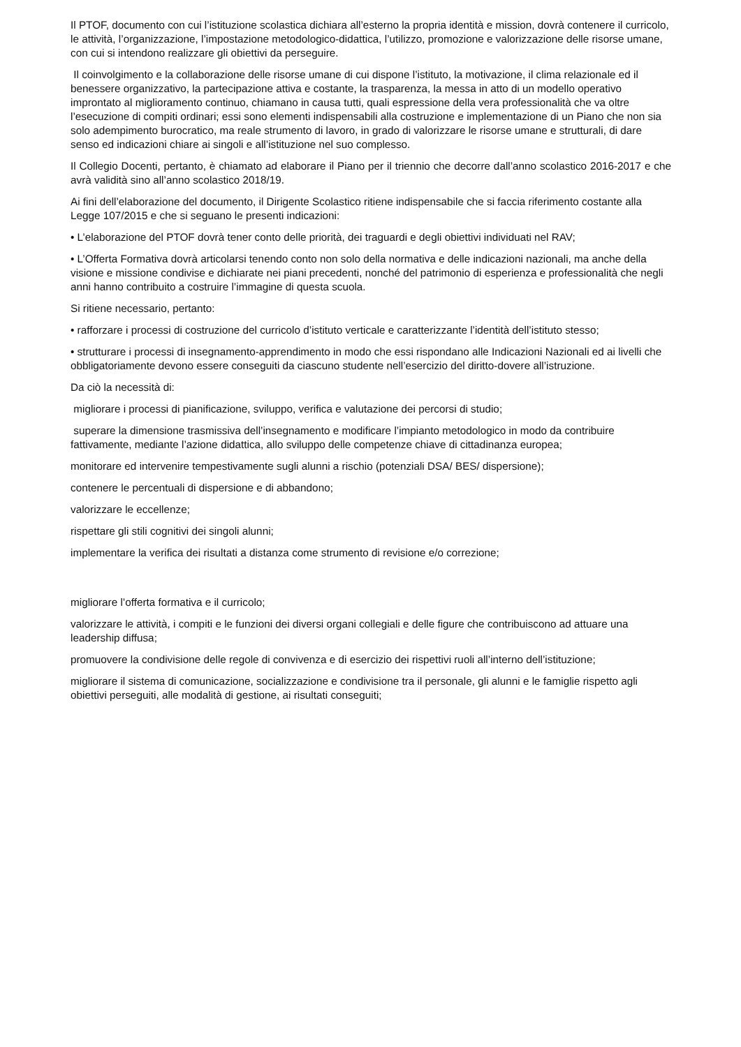Il PTOF, documento con cui l’istituzione scolastica dichiara all’esterno la propria identità e mission, dovrà contenere il curricolo, le attività, l’organizzazione, l’impostazione metodologico-didattica, l’utilizzo, promozione e valorizzazione delle risorse umane, con cui si intendono realizzare gli obiettivi da perseguire.
Il coinvolgimento e la collaborazione delle risorse umane di cui dispone l’istituto, la motivazione, il clima relazionale ed il benessere organizzativo, la partecipazione attiva e costante, la trasparenza, la messa in atto di un modello operativo improntato al miglioramento continuo, chiamano in causa tutti, quali espressione della vera professionalità che va oltre l’esecuzione di compiti ordinari; essi sono elementi indispensabili alla costruzione e implementazione di un Piano che non sia solo adempimento burocratico, ma reale strumento di lavoro, in grado di valorizzare le risorse umane e strutturali, di dare senso ed indicazioni chiare ai singoli e all’istituzione nel suo complesso.
Il Collegio Docenti, pertanto, è chiamato ad elaborare il Piano per il triennio che decorre dall’anno scolastico 2016-2017 e che avrà validità sino all’anno scolastico 2018/19.
Ai fini dell’elaborazione del documento, il Dirigente Scolastico ritiene indispensabile che si faccia riferimento costante alla Legge 107/2015 e che si seguano le presenti indicazioni:
• L’elaborazione del PTOF dovrà tener conto delle priorità, dei traguardi e degli obiettivi individuati nel RAV;
• L’Offerta Formativa dovrà articolarsi tenendo conto non solo della normativa e delle indicazioni nazionali, ma anche della visione e missione condivise e dichiarate nei piani precedenti, nonché del patrimonio di esperienza e professionalità che negli anni hanno contribuito a costruire l’immagine di questa scuola.
Si ritiene necessario, pertanto:
• rafforzare i processi di costruzione del curricolo d’istituto verticale e caratterizzante l’identità dell’istituto stesso;
• strutturare i processi di insegnamento-apprendimento in modo che essi rispondano alle Indicazioni Nazionali ed ai livelli che obbligatoriamente devono essere conseguiti da ciascuno studente nell’esercizio del diritto-dovere all’istruzione.
Da ciò la necessità di:
migliorare i processi di pianificazione, sviluppo, verifica e valutazione dei percorsi di studio;
superare la dimensione trasmissiva dell’insegnamento e modificare l’impianto metodologico in modo da contribuire fattivamente, mediante l’azione didattica, allo sviluppo delle competenze chiave di cittadinanza europea;
monitorare ed intervenire tempestivamente sugli alunni a rischio (potenziali DSA/ BES/ dispersione);
contenere le percentuali di dispersione e di abbandono;
valorizzare le eccellenze;
rispettare gli stili cognitivi dei singoli alunni;
implementare la verifica dei risultati a distanza come strumento di revisione e/o correzione;
migliorare l’offerta formativa e il curricolo;
valorizzare le attività, i compiti e le funzioni dei diversi organi collegiali e delle figure che contribuiscono ad attuare una leadership diffusa;
promuovere la condivisione delle regole di convivenza e di esercizio dei rispettivi ruoli all’interno dell’istituzione;
migliorare il sistema di comunicazione, socializzazione e condivisione tra il personale, gli alunni e le famiglie rispetto agli obiettivi perseguiti, alle modalità di gestione, ai risultati conseguiti;